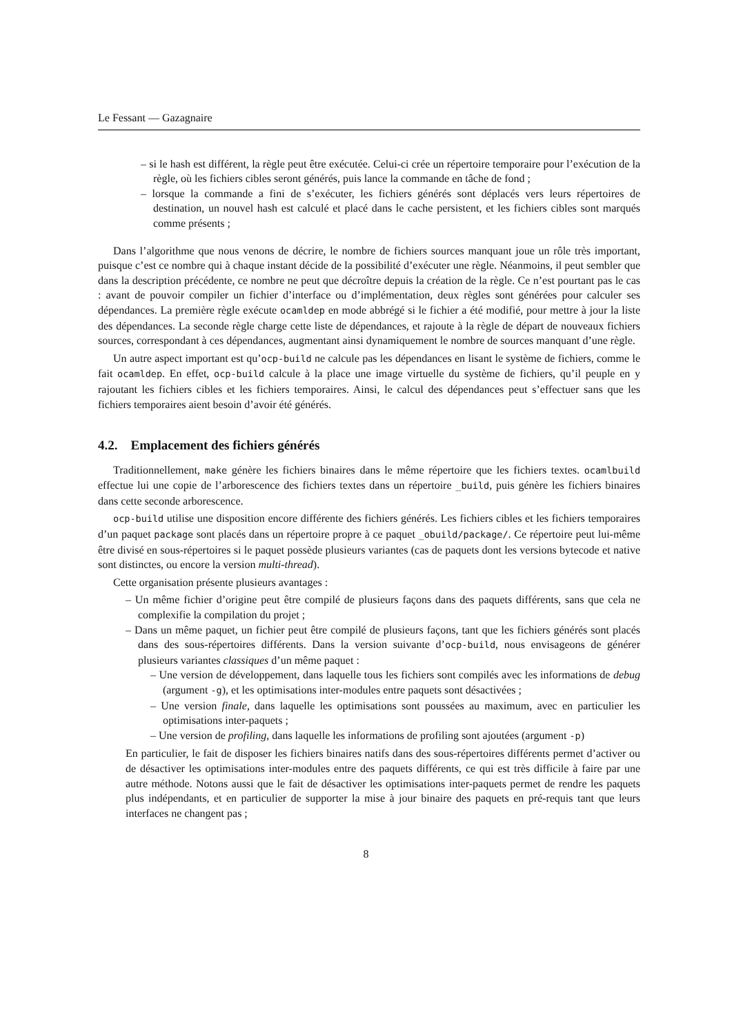Le Fessant — Gazagnaire
– si le hash est différent, la règle peut être exécutée. Celui-ci crée un répertoire temporaire pour l’exécution de la règle, où les fichiers cibles seront générés, puis lance la commande en tâche de fond ;
– lorsque la commande a fini de s’exécuter, les fichiers générés sont déplacés vers leurs répertoires de destination, un nouvel hash est calculé et placé dans le cache persistent, et les fichiers cibles sont marqués comme présents ;
Dans l’algorithme que nous venons de décrire, le nombre de fichiers sources manquant joue un rôle très important, puisque c’est ce nombre qui à chaque instant décide de la possibilité d’exécuter une règle. Néanmoins, il peut sembler que dans la description précédente, ce nombre ne peut que décroître depuis la création de la règle. Ce n’est pourtant pas le cas : avant de pouvoir compiler un fichier d’interface ou d’implémentation, deux règles sont générées pour calculer ses dépendances. La première règle exécute ocamldep en mode abbrégé si le fichier a été modifié, pour mettre à jour la liste des dépendances. La seconde règle charge cette liste de dépendances, et rajoute à la règle de départ de nouveaux fichiers sources, correspondant à ces dépendances, augmentant ainsi dynamiquement le nombre de sources manquant d’une règle.
Un autre aspect important est qu’ocp-build ne calcule pas les dépendances en lisant le système de fichiers, comme le fait ocamldep. En effet, ocp-build calcule à la place une image virtuelle du système de fichiers, qu’il peuple en y rajoutant les fichiers cibles et les fichiers temporaires. Ainsi, le calcul des dépendances peut s’effectuer sans que les fichiers temporaires aient besoin d’avoir été générés.
4.2. Emplacement des fichiers générés
Traditionnellement, make génère les fichiers binaires dans le même répertoire que les fichiers textes. ocamlbuild effectue lui une copie de l’arborescence des fichiers textes dans un répertoire _build, puis génère les fichiers binaires dans cette seconde arborescence.
ocp-build utilise une disposition encore différente des fichiers générés. Les fichiers cibles et les fichiers temporaires d’un paquet package sont placés dans un répertoire propre à ce paquet _obuild/package/. Ce répertoire peut lui-même être divisé en sous-répertoires si le paquet possède plusieurs variantes (cas de paquets dont les versions bytecode et native sont distinctes, ou encore la version multi-thread).
Cette organisation présente plusieurs avantages :
– Un même fichier d’origine peut être compilé de plusieurs façons dans des paquets différents, sans que cela ne complexifie la compilation du projet ;
– Dans un même paquet, un fichier peut être compilé de plusieurs façons, tant que les fichiers générés sont placés dans des sous-répertoires différents. Dans la version suivante d’ocp-build, nous envisageons de générer plusieurs variantes classiques d’un même paquet :
– Une version de développement, dans laquelle tous les fichiers sont compilés avec les informations de debug (argument -g), et les optimisations inter-modules entre paquets sont désactivées ;
– Une version finale, dans laquelle les optimisations sont poussées au maximum, avec en particulier les optimisations inter-paquets ;
– Une version de profiling, dans laquelle les informations de profiling sont ajoutées (argument -p)
En particulier, le fait de disposer les fichiers binaires natifs dans des sous-répertoires différents permet d’activer ou de désactiver les optimisations inter-modules entre des paquets différents, ce qui est très difficile à faire par une autre méthode. Notons aussi que le fait de désactiver les optimisations inter-paquets permet de rendre les paquets plus indépendants, et en particulier de supporter la mise à jour binaire des paquets en pré-requis tant que leurs interfaces ne changent pas ;
8